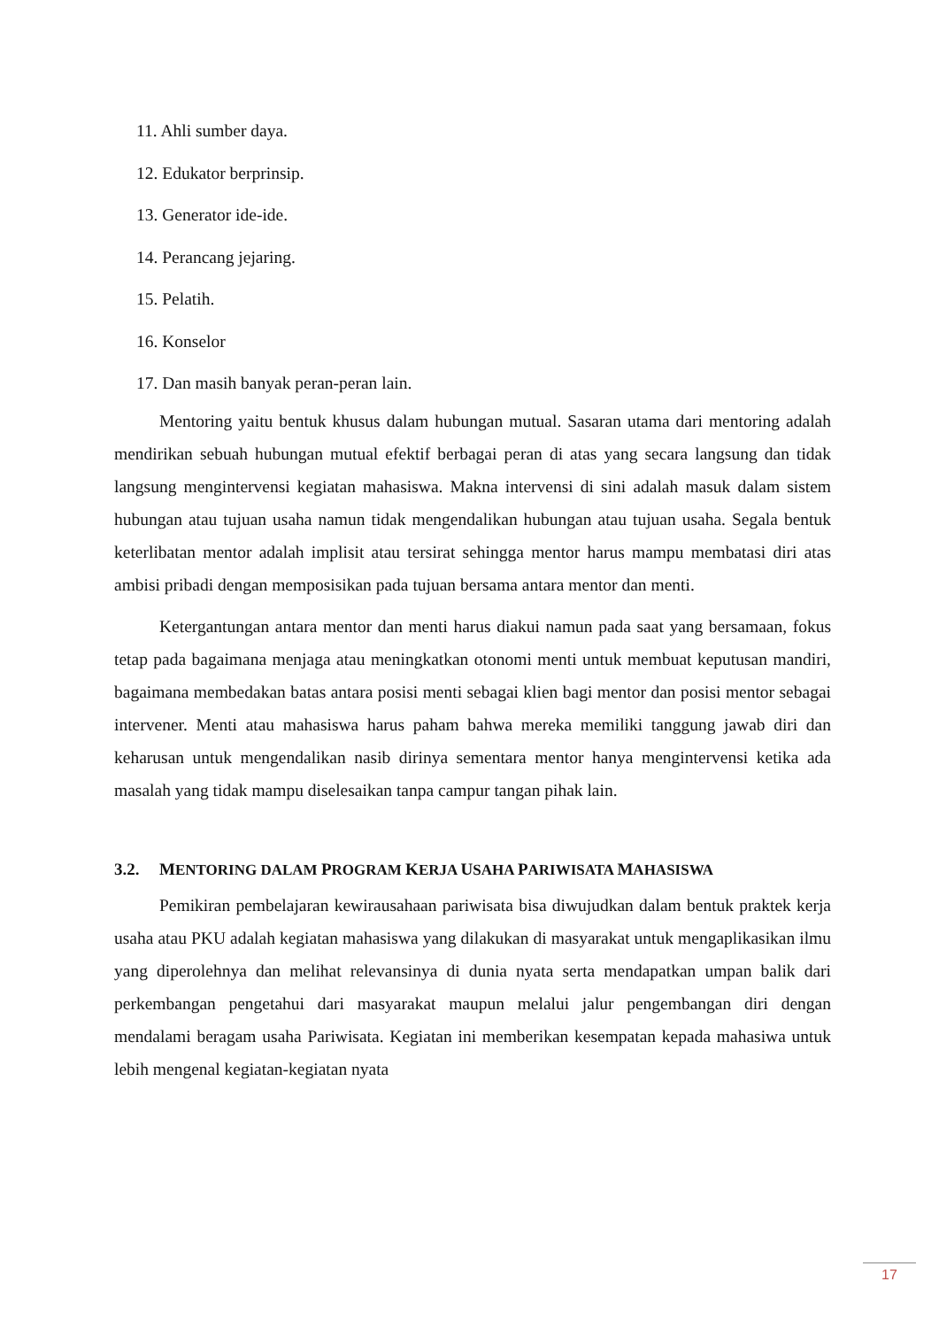11. Ahli sumber daya.
12. Edukator berprinsip.
13. Generator ide-ide.
14. Perancang jejaring.
15. Pelatih.
16. Konselor
17. Dan masih banyak peran-peran lain.
Mentoring yaitu bentuk khusus dalam hubungan mutual. Sasaran utama dari mentoring adalah mendirikan sebuah hubungan mutual efektif berbagai peran di atas yang secara langsung dan tidak langsung mengintervensi kegiatan mahasiswa. Makna intervensi di sini adalah masuk dalam sistem hubungan atau tujuan usaha namun tidak mengendalikan hubungan atau tujuan usaha. Segala bentuk keterlibatan mentor adalah implisit atau tersirat sehingga mentor harus mampu membatasi diri atas ambisi pribadi dengan memposisikan pada tujuan bersama antara mentor dan menti.
Ketergantungan antara mentor dan menti harus diakui namun pada saat yang bersamaan, fokus tetap pada bagaimana menjaga atau meningkatkan otonomi menti untuk membuat keputusan mandiri, bagaimana membedakan batas antara posisi menti sebagai klien bagi mentor dan posisi mentor sebagai intervener. Menti atau mahasiswa harus paham bahwa mereka memiliki tanggung jawab diri dan keharusan untuk mengendalikan nasib dirinya sementara mentor hanya mengintervensi ketika ada masalah yang tidak mampu diselesaikan tanpa campur tangan pihak lain.
3.2. MENTORING DALAM PROGRAM KERJA USAHA PARIWISATA MAHASISWA
Pemikiran pembelajaran kewirausahaan pariwisata bisa diwujudkan dalam bentuk praktek kerja usaha atau PKU adalah kegiatan mahasiswa yang dilakukan di masyarakat untuk mengaplikasikan ilmu yang diperolehnya dan melihat relevansinya di dunia nyata serta mendapatkan umpan balik dari perkembangan pengetahui dari masyarakat maupun melalui jalur pengembangan diri dengan mendalami beragam usaha Pariwisata. Kegiatan ini memberikan kesempatan kepada mahasiwa untuk lebih mengenal kegiatan-kegiatan nyata
17